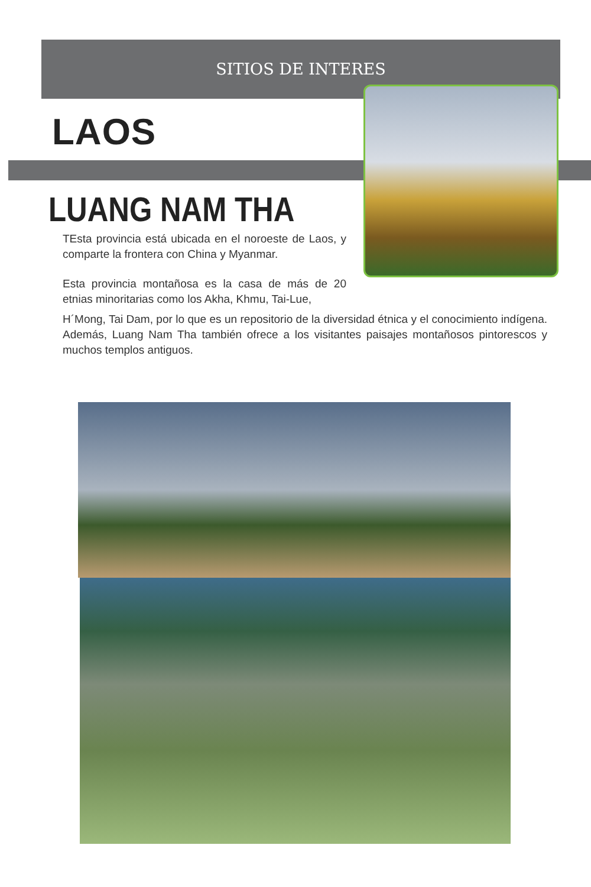SITIOS DE INTERES
LAOS
LUANG NAM THA
TEsta provincia está ubicada en el noroeste de Laos, y comparte la frontera con China y Myanmar.
Esta provincia montañosa es la casa de más de 20 etnias minoritarias como los Akha, Khmu, Tai-Lue,
H´Mong, Tai Dam, por lo que es un repositorio de la diversidad étnica y el conocimiento indígena. Además, Luang Nam Tha también ofrece a los visitantes paisajes montañosos pintorescos y muchos templos antiguos.